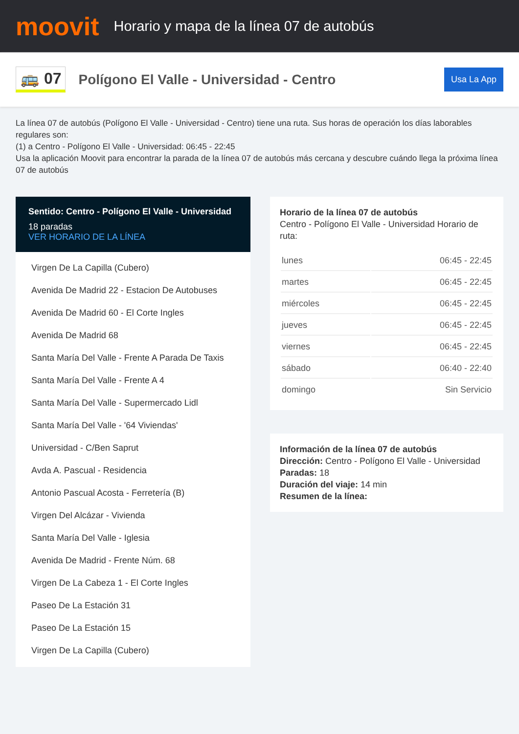moovit
Horario y mapa de la línea 07 de autobús
🚌 07
Polígono El Valle - Universidad - Centro
Usa La App
La línea 07 de autobús (Polígono El Valle - Universidad - Centro) tiene una ruta. Sus horas de operación los días laborables regulares son:
(1) a Centro - Polígono El Valle - Universidad: 06:45 - 22:45
Usa la aplicación Moovit para encontrar la parada de la línea 07 de autobús más cercana y descubre cuándo llega la próxima línea 07 de autobús
Sentido: Centro - Polígono El Valle - Universidad
18 paradas
VER HORARIO DE LA LÍNEA
Virgen De La Capilla (Cubero)
Avenida De Madrid 22 - Estacion De Autobuses
Avenida De Madrid 60 - El Corte Ingles
Avenida De Madrid 68
Santa María Del Valle - Frente A Parada De Taxis
Santa María Del Valle - Frente A 4
Santa María Del Valle - Supermercado Lidl
Santa María Del Valle - '64 Viviendas'
Universidad - C/Ben Saprut
Avda A. Pascual - Residencia
Antonio Pascual Acosta - Ferretería (B)
Virgen Del Alcázar - Vivienda
Santa María Del Valle - Iglesia
Avenida De Madrid - Frente Núm. 68
Virgen De La Cabeza 1 - El Corte Ingles
Paseo De La Estación 31
Paseo De La Estación 15
Virgen De La Capilla (Cubero)
Horario de la línea 07 de autobús
Centro - Polígono El Valle - Universidad Horario de ruta:
| lunes | 06:45 - 22:45 |
| martes | 06:45 - 22:45 |
| miércoles | 06:45 - 22:45 |
| jueves | 06:45 - 22:45 |
| viernes | 06:45 - 22:45 |
| sábado | 06:40 - 22:40 |
| domingo | Sin Servicio |
Información de la línea 07 de autobús
Dirección: Centro - Polígono El Valle - Universidad
Paradas: 18
Duración del viaje: 14 min
Resumen de la línea: